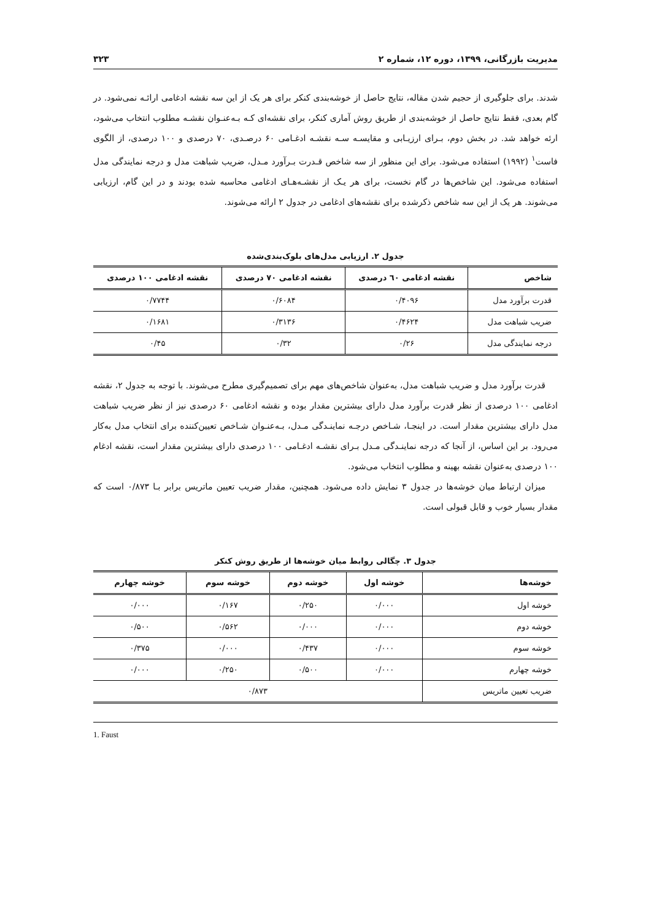مدیریت بازرگانی، ۱۳۹۹، دوره ۱۲، شماره ۲ ۳۲۳
شدند. برای جلوگیری از حجیم شدن مقاله، نتایج حاصل از خوشه‌بندی کنکر برای هر یک از این سه نقشه ادغامی ارائـه نمی‌شود. در گام بعدی، فقط نتایج حاصل از خوشه‌بندی از طریق روش آماری کنکر، برای نقشه‌ای کـه بـه‌عنـوان نقشـه مطلوب انتخاب می‌شود، ارئه خواهد شد. در بخش دوم، بـرای ارزیـابی و مقایسـه سـه نقشـه ادغـامی ۶۰ درصـدی، ۷۰ درصدی و ۱۰۰ درصدی، از الگوی فاست<sup>۱</sup> (۱۹۹۲) استفاده می‌شود. برای این منظور از سه شاخص قـدرت بـرآورد مـدل، ضریب شباهت مدل و درجه نمایندگی مدل استفاده می‌شود. این شاخص‌ها در گام نخست، برای هر یـک از نقشـه‌هـای ادغامی محاسبه شده بودند و در این گام، ارزیابی می‌شوند. هر یک از این سه شاخص ذکرشده برای نقشه‌های ادغامی در جدول ۲ ارائه می‌شوند.
جدول ۲. ارزیابی مدل‌های بلوک‌بندی‌شده
| شاخص | نقشه ادغامی ٦٠ درصدی | نقشه ادغامی ۷۰ درصدی | نقشه ادغامی ۱۰۰ درصدی |
| --- | --- | --- | --- |
| قدرت برآورد مدل | ۰/۴۰۹۶ | ۰/۶۰۸۴ | ۰/۷۷۴۴ |
| ضریب شباهت مدل | ۰/۴۶۲۴ | ۰/۳۱۳۶ | ۰/۱۶۸۱ |
| درجه نمایندگی مدل | ۰/۲۶ | ۰/۳۲ | ۰/۴۵ |
قدرت برآورد مدل و ضریب شباهت مدل، به‌عنوان شاخص‌های مهم برای تصمیم‌گیری مطرح می‌شوند. با توجه به جدول ۲، نقشه ادغامی ۱۰۰ درصدی از نظر قدرت برآورد مدل دارای بیشترین مقدار بوده و نقشه ادغامی ۶۰ درصدی نیز از نظر ضریب شباهت مدل دارای بیشترین مقدار است. در اینجـا، شـاخص درجـه نماینـدگی مـدل، بـه‌عنـوان شـاخص تعیین‌کننده برای انتخاب مدل به‌کار می‌رود. بر این اساس، از آنجا که درجه نماینـدگی مـدل بـرای نقشـه ادغـامی ۱۰۰ درصدی دارای بیشترین مقدار است، نقشه ادغام ۱۰۰ درصدی به‌عنوان نقشه بهینه و مطلوب انتخاب می‌شود.
میزان ارتباط میان خوشه‌ها در جدول ۳ نمایش داده می‌شود. همچنین، مقدار ضریب تعیین ماتریس برابر بـا ۰/۸۷۳ است که مقدار بسیار خوب و قابل قبولی است.
جدول ۳. چگالی روابط میان خوشه‌ها از طریق روش کنکر
| خوشه‌ها | خوشه اول | خوشه دوم | خوشه سوم | خوشه چهارم |
| --- | --- | --- | --- | --- |
| خوشه اول | ۰/۰۰۰ | ۰/۲۵۰ | ۰/۱۶۷ | ۰/۰۰۰ |
| خوشه دوم | ۰/۰۰۰ | ۰/۰۰۰ | ۰/۵۶۲ | ۰/۵۰۰ |
| خوشه سوم | ۰/۰۰۰ | ۰/۴۳۷ | ۰/۰۰۰ | ۰/۳۷۵ |
| خوشه چهارم | ۰/۰۰۰ | ۰/۵۰۰ | ۰/۲۵۰ | ۰/۰۰۰ |
| ضریب تعیین ماتریس | ۰/۸۷۳ | | | |
1. Faust